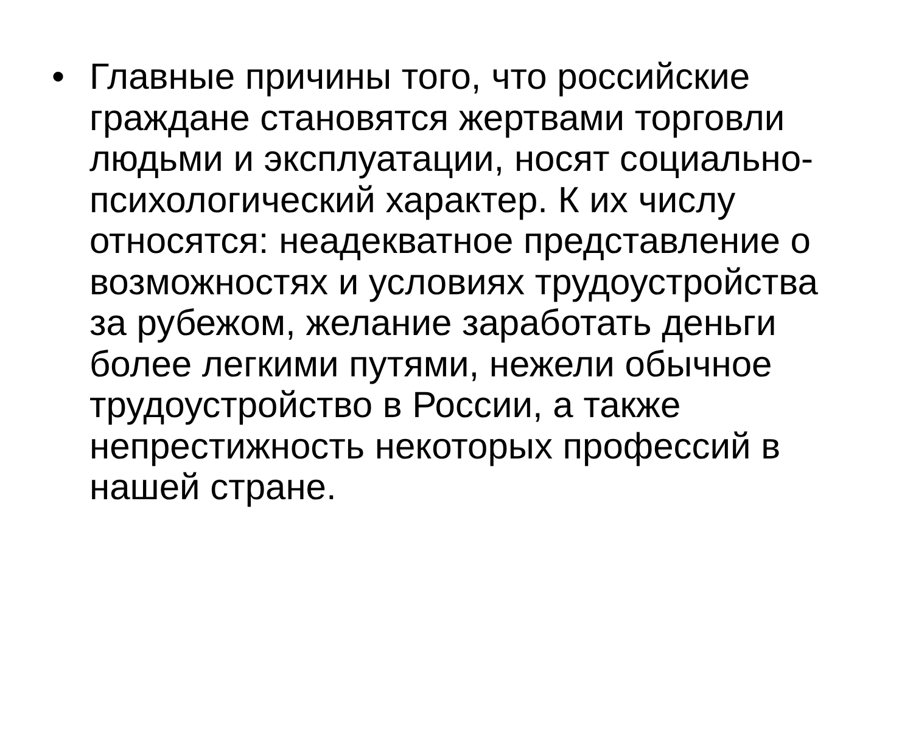• Главные причины того, что российские граждане становятся жертвами торговли людьми и эксплуатации, носят социально-психологический характер. К их числу относятся: неадекватное представление о возможностях и условиях трудоустройства за рубежом, желание заработать деньги более легкими путями, нежели обычное трудоустройство в России, а также непрестижность некоторых профессий в нашей стране.